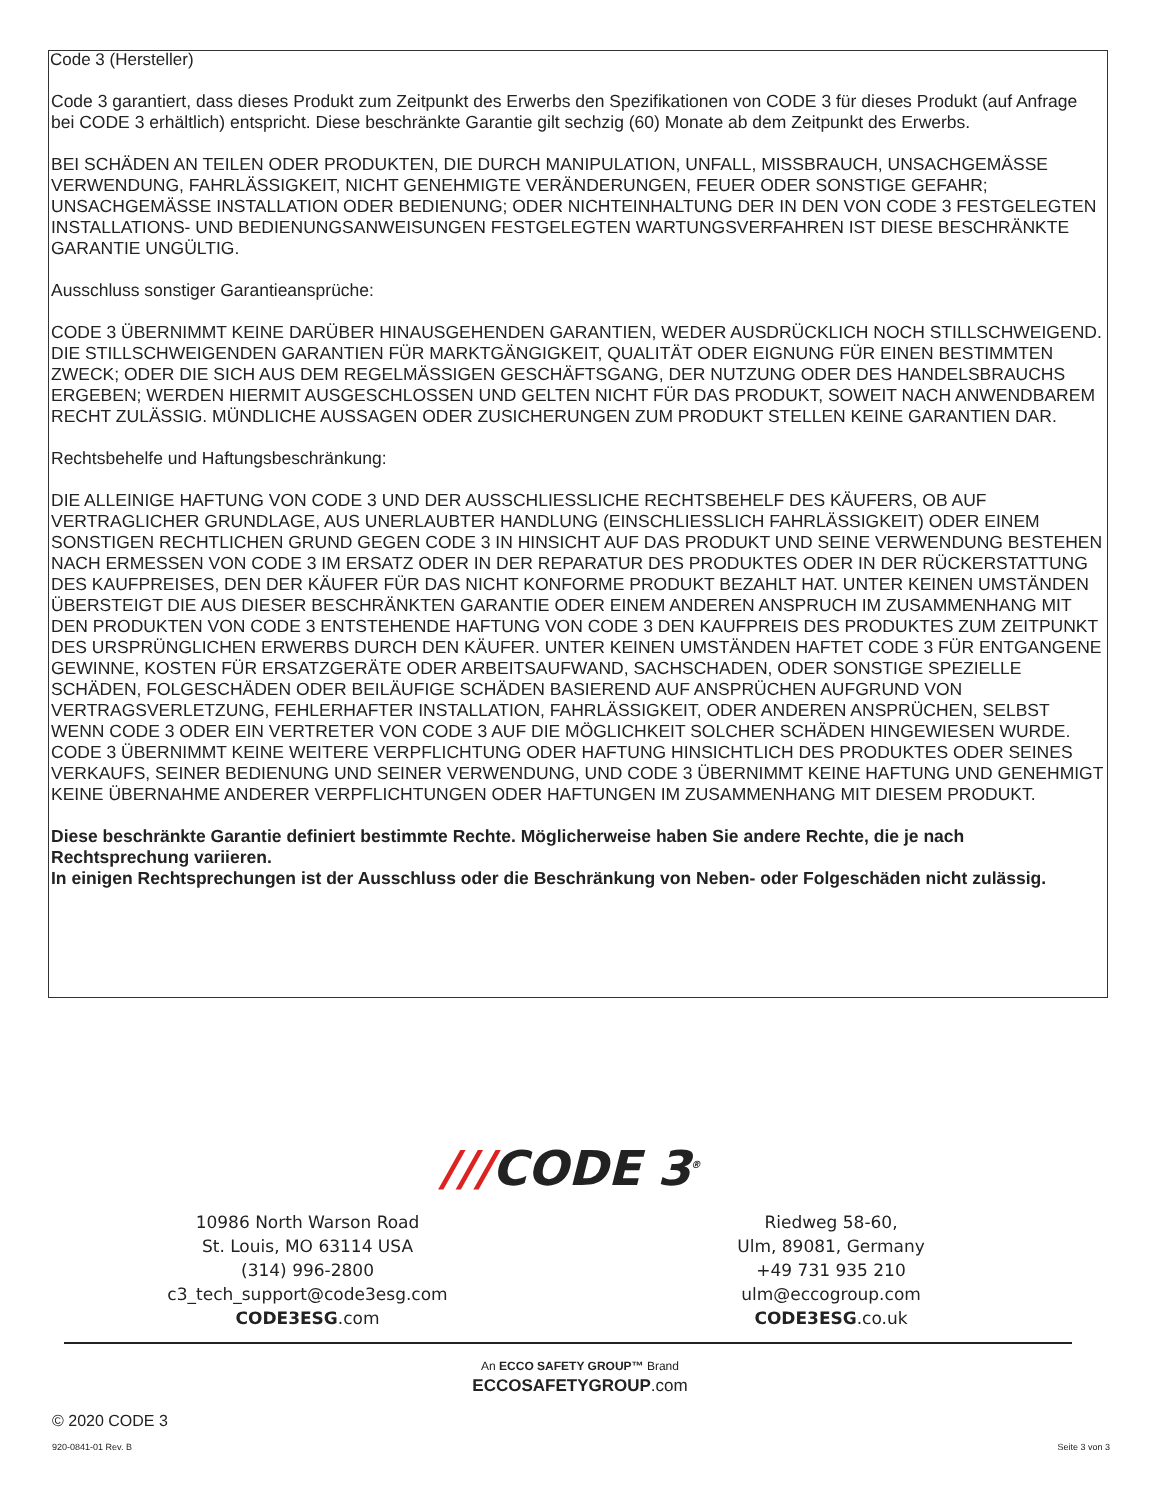Code 3 (Hersteller)
Code 3 garantiert, dass dieses Produkt zum Zeitpunkt des Erwerbs den Spezifikationen von CODE 3 für dieses Produkt (auf Anfrage bei CODE 3 erhältlich) entspricht. Diese beschränkte Garantie gilt sechzig (60) Monate ab dem Zeitpunkt des Erwerbs.
BEI SCHÄDEN AN TEILEN ODER PRODUKTEN, DIE DURCH MANIPULATION, UNFALL, MISSBRAUCH, UNSACHGEMÄSSE VERWENDUNG, FAHRLÄSSIGKEIT, NICHT GENEHMIGTE VERÄNDERUNGEN, FEUER ODER SONSTIGE GEFAHR; UNSACHGEMÄSSE INSTALLATION ODER BEDIENUNG; ODER NICHTEINHALTUNG DER IN DEN VON CODE 3 FESTGELEGTEN INSTALLATIONS- UND BEDIENUNGSANWEISUNGEN FESTGELEGTEN WARTUNGSVERFAHREN IST DIESE BESCHRÄNKTE GARANTIE UNGÜLTIG.
Ausschluss sonstiger Garantieansprüche:
CODE 3 ÜBERNIMMT KEINE DARÜBER HINAUSGEHENDEN GARANTIEN, WEDER AUSDRÜCKLICH NOCH STILLSCHWEIGEND. DIE STILLSCHWEIGENDEN GARANTIEN FÜR MARKTGÄNGIGKEIT, QUALITÄT ODER EIGNUNG FÜR EINEN BESTIMMTEN ZWECK; ODER DIE SICH AUS DEM REGELMÄSSIGEN GESCHÄFTSGANG, DER NUTZUNG ODER DES HANDELSBRAUCHS ERGEBEN; WERDEN HIERMIT AUSGESCHLOSSEN UND GELTEN NICHT FÜR DAS PRODUKT, SOWEIT NACH ANWENDBAREM RECHT ZULÄSSIG. MÜNDLICHE AUSSAGEN ODER ZUSICHERUNGEN ZUM PRODUKT STELLEN KEINE GARANTIEN DAR.
Rechtsbehelfe und Haftungsbeschränkung:
DIE ALLEINIGE HAFTUNG VON CODE 3 UND DER AUSSCHLIESSLICHE RECHTSBEHELF DES KÄUFERS, OB AUF VERTRAGLICHER GRUNDLAGE, AUS UNERLAUBTER HANDLUNG (EINSCHLIESSLICH FAHRLÄSSIGKEIT) ODER EINEM SONSTIGEN RECHTLICHEN GRUND GEGEN CODE 3 IN HINSICHT AUF DAS PRODUKT UND SEINE VERWENDUNG BESTEHEN NACH ERMESSEN VON CODE 3 IM ERSATZ ODER IN DER REPARATUR DES PRODUKTES ODER IN DER RÜCKERSTATTUNG DES KAUFPREISES, DEN DER KÄUFER FÜR DAS NICHT KONFORME PRODUKT BEZAHLT HAT. UNTER KEINEN UMSTÄNDEN ÜBERSTEIGT DIE AUS DIESER BESCHRÄNKTEN GARANTIE ODER EINEM ANDEREN ANSPRUCH IM ZUSAMMENHANG MIT DEN PRODUKTEN VON CODE 3 ENTSTEHENDE HAFTUNG VON CODE 3 DEN KAUFPREIS DES PRODUKTES ZUM ZEITPUNKT DES URSPRÜNGLICHEN ERWERBS DURCH DEN KÄUFER. UNTER KEINEN UMSTÄNDEN HAFTET CODE 3 FÜR ENTGANGENE GEWINNE, KOSTEN FÜR ERSATZGERÄTE ODER ARBEITSAUFWAND, SACHSCHADEN, ODER SONSTIGE SPEZIELLE SCHÄDEN, FOLGESCHÄDEN ODER BEILÄUFIGE SCHÄDEN BASIEREND AUF ANSPRÜCHEN AUFGRUND VON VERTRAGSVERLETZUNG, FEHLERHAFTER INSTALLATION, FAHRLÄSSIGKEIT, ODER ANDEREN ANSPRÜCHEN, SELBST WENN CODE 3 ODER EIN VERTRETER VON CODE 3 AUF DIE MÖGLICHKEIT SOLCHER SCHÄDEN HINGEWIESEN WURDE. CODE 3 ÜBERNIMMT KEINE WEITERE VERPFLICHTUNG ODER HAFTUNG HINSICHTLICH DES PRODUKTES ODER SEINES VERKAUFS, SEINER BEDIENUNG UND SEINER VERWENDUNG, UND CODE 3 ÜBERNIMMT KEINE HAFTUNG UND GENEHMIGT KEINE ÜBERNAHME ANDERER VERPFLICHTUNGEN ODER HAFTUNGEN IM ZUSAMMENHANG MIT DIESEM PRODUKT.
Diese beschränkte Garantie definiert bestimmte Rechte. Möglicherweise haben Sie andere Rechte, die je nach Rechtsprechung variieren.
In einigen Rechtsprechungen ist der Ausschluss oder die Beschränkung von Neben- oder Folgeschäden nicht zulässig.
///CODE 3<sup>®</sup>
10986 North Warson Road
St. Louis, MO 63114 USA
(314) 996-2800
c3_tech_support@code3esg.com
CODE3ESG.com
Riedweg 58-60,
Ulm, 89081, Germany
+49 731 935 210
ulm@eccogroup.com
CODE3ESG.co.uk
An ECCO SAFETY GROUP™ Brand
ECCOSAFETYGROUP.com
© 2020 CODE 3
920-0841-01 Rev. B Seite 3 von 3